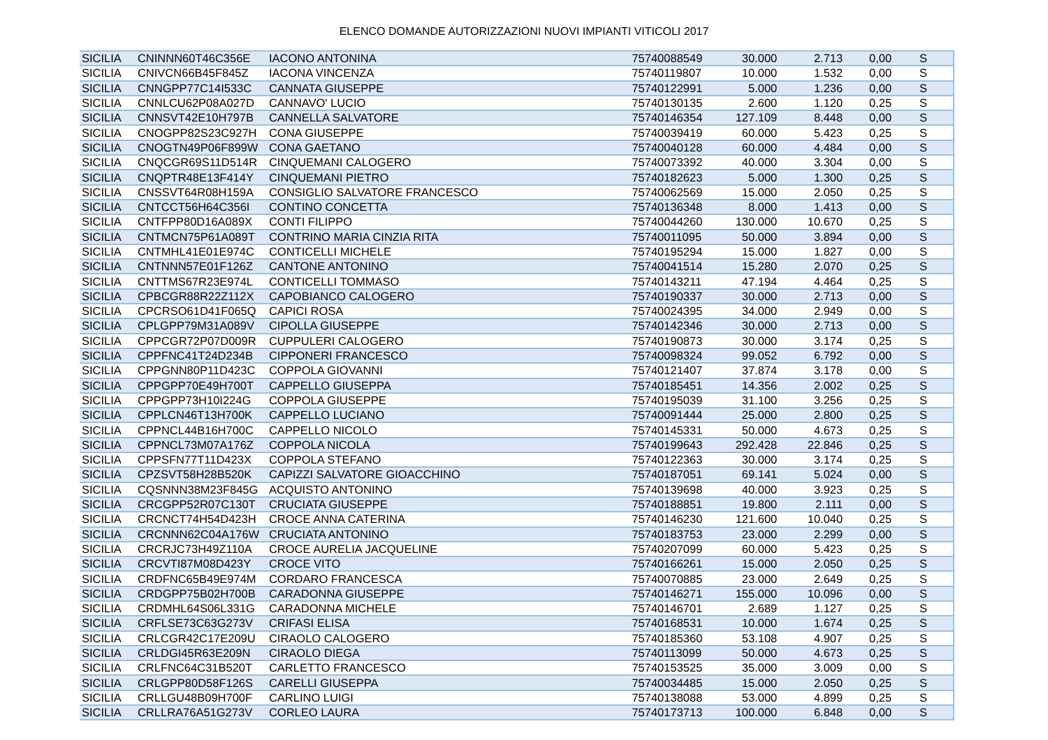ELENCO DOMANDE AUTORIZZAZIONI NUOVI IMPIANTI VITICOLI 2017
| SICILIA | CNINNN60T46C356E | IACONO ANTONINA | 75740088549 | 30.000 | 2.713 | 0,00 | S |
| SICILIA | CNIVCN66B45F845Z | IACONA VINCENZA | 75740119807 | 10.000 | 1.532 | 0,00 | S |
| SICILIA | CNNGPP77C14I533C | CANNATA GIUSEPPE | 75740122991 | 5.000 | 1.236 | 0,00 | S |
| SICILIA | CNNLCU62P08A027D | CANNAVO' LUCIO | 75740130135 | 2.600 | 1.120 | 0,25 | S |
| SICILIA | CNNSVT42E10H797B | CANNELLA SALVATORE | 75740146354 | 127.109 | 8.448 | 0,00 | S |
| SICILIA | CNOGPP82S23C927H | CONA GIUSEPPE | 75740039419 | 60.000 | 5.423 | 0,25 | S |
| SICILIA | CNOGTN49P06F899W | CONA GAETANO | 75740040128 | 60.000 | 4.484 | 0,00 | S |
| SICILIA | CNQCGR69S11D514R | CINQUEMANI CALOGERO | 75740073392 | 40.000 | 3.304 | 0,00 | S |
| SICILIA | CNQPTR48E13F414Y | CINQUEMANI PIETRO | 75740182623 | 5.000 | 1.300 | 0,25 | S |
| SICILIA | CNSSVT64R08H159A | CONSIGLIO SALVATORE FRANCESCO | 75740062569 | 15.000 | 2.050 | 0,25 | S |
| SICILIA | CNTCCT56H64C356I | CONTINO CONCETTA | 75740136348 | 8.000 | 1.413 | 0,00 | S |
| SICILIA | CNTFPP80D16A089X | CONTI FILIPPO | 75740044260 | 130.000 | 10.670 | 0,25 | S |
| SICILIA | CNTMCN75P61A089T | CONTRINO MARIA CINZIA RITA | 75740011095 | 50.000 | 3.894 | 0,00 | S |
| SICILIA | CNTMHL41E01E974C | CONTICELLI MICHELE | 75740195294 | 15.000 | 1.827 | 0,00 | S |
| SICILIA | CNTNNN57E01F126Z | CANTONE ANTONINO | 75740041514 | 15.280 | 2.070 | 0,25 | S |
| SICILIA | CNTTMS67R23E974L | CONTICELLI TOMMASO | 75740143211 | 47.194 | 4.464 | 0,25 | S |
| SICILIA | CPBCGR88R22Z112X | CAPOBIANCO CALOGERO | 75740190337 | 30.000 | 2.713 | 0,00 | S |
| SICILIA | CPCRSO61D41F065Q | CAPICI ROSA | 75740024395 | 34.000 | 2.949 | 0,00 | S |
| SICILIA | CPLGPP79M31A089V | CIPOLLA GIUSEPPE | 75740142346 | 30.000 | 2.713 | 0,00 | S |
| SICILIA | CPPCGR72P07D009R | CUPPULERI CALOGERO | 75740190873 | 30.000 | 3.174 | 0,25 | S |
| SICILIA | CPPFNC41T24D234B | CIPPONERI FRANCESCO | 75740098324 | 99.052 | 6.792 | 0,00 | S |
| SICILIA | CPPGNN80P11D423C | COPPOLA GIOVANNI | 75740121407 | 37.874 | 3.178 | 0,00 | S |
| SICILIA | CPPGPP70E49H700T | CAPPELLO GIUSEPPA | 75740185451 | 14.356 | 2.002 | 0,25 | S |
| SICILIA | CPPGPP73H10I224G | COPPOLA GIUSEPPE | 75740195039 | 31.100 | 3.256 | 0,25 | S |
| SICILIA | CPPLCN46T13H700K | CAPPELLO LUCIANO | 75740091444 | 25.000 | 2.800 | 0,25 | S |
| SICILIA | CPPNCL44B16H700C | CAPPELLO NICOLO | 75740145331 | 50.000 | 4.673 | 0,25 | S |
| SICILIA | CPPNCL73M07A176Z | COPPOLA NICOLA | 75740199643 | 292.428 | 22.846 | 0,25 | S |
| SICILIA | CPPSFN77T11D423X | COPPOLA STEFANO | 75740122363 | 30.000 | 3.174 | 0,25 | S |
| SICILIA | CPZSVT58H28B520K | CAPIZZI SALVATORE GIOACCHINO | 75740187051 | 69.141 | 5.024 | 0,00 | S |
| SICILIA | CQSNNN38M23F845G | ACQUISTO ANTONINO | 75740139698 | 40.000 | 3.923 | 0,25 | S |
| SICILIA | CRCGPP52R07C130T | CRUCIATA GIUSEPPE | 75740188851 | 19.800 | 2.111 | 0,00 | S |
| SICILIA | CRCNCT74H54D423H | CROCE ANNA CATERINA | 75740146230 | 121.600 | 10.040 | 0,25 | S |
| SICILIA | CRCNNN62C04A176W | CRUCIATA ANTONINO | 75740183753 | 23.000 | 2.299 | 0,00 | S |
| SICILIA | CRCRJC73H49Z110A | CROCE AURELIA JACQUELINE | 75740207099 | 60.000 | 5.423 | 0,25 | S |
| SICILIA | CRCVTI87M08D423Y | CROCE VITO | 75740166261 | 15.000 | 2.050 | 0,25 | S |
| SICILIA | CRDFNC65B49E974M | CORDARO FRANCESCA | 75740070885 | 23.000 | 2.649 | 0,25 | S |
| SICILIA | CRDGPP75B02H700B | CARADONNA GIUSEPPE | 75740146271 | 155.000 | 10.096 | 0,00 | S |
| SICILIA | CRDMHL64S06L331G | CARADONNA MICHELE | 75740146701 | 2.689 | 1.127 | 0,25 | S |
| SICILIA | CRFLSE73C63G273V | CRIFASI ELISA | 75740168531 | 10.000 | 1.674 | 0,25 | S |
| SICILIA | CRLCGR42C17E209U | CIRAOLO CALOGERO | 75740185360 | 53.108 | 4.907 | 0,25 | S |
| SICILIA | CRLDGI45R63E209N | CIRAOLO DIEGA | 75740113099 | 50.000 | 4.673 | 0,25 | S |
| SICILIA | CRLFNC64C31B520T | CARLETTO FRANCESCO | 75740153525 | 35.000 | 3.009 | 0,00 | S |
| SICILIA | CRLGPP80D58F126S | CARELLI GIUSEPPA | 75740034485 | 15.000 | 2.050 | 0,25 | S |
| SICILIA | CRLLGU48B09H700F | CARLINO LUIGI | 75740138088 | 53.000 | 4.899 | 0,25 | S |
| SICILIA | CRLLRA76A51G273V | CORLEO LAURA | 75740173713 | 100.000 | 6.848 | 0,00 | S |